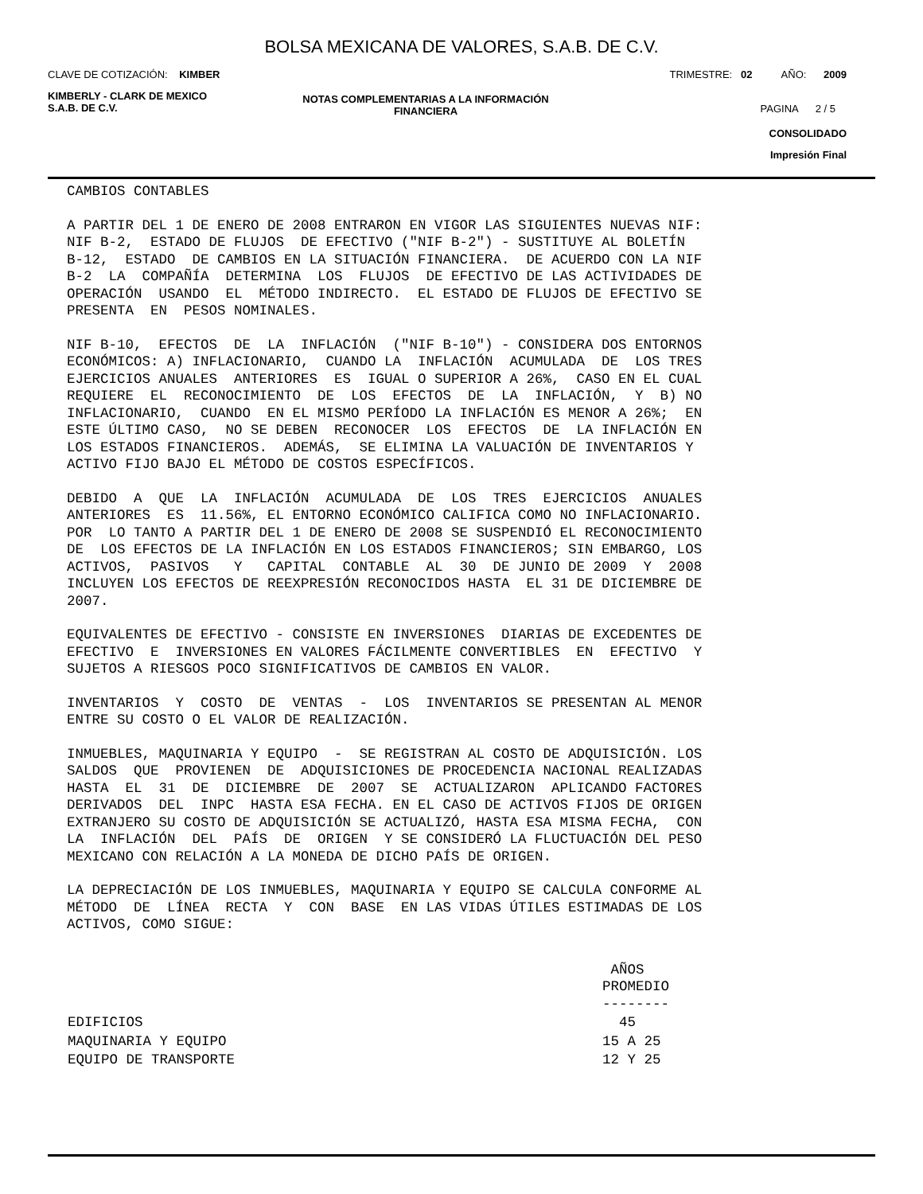BOLSA MEXICANA DE VALORES, S.A.B. DE C.V.
CLAVE DE COTIZACIÓN: KIMBER TRIMESTRE: 02 AÑO: 2009
KIMBERLY - CLARK DE MEXICO
S.A.B. DE C.V.
NOTAS COMPLEMENTARIAS A LA INFORMACIÓN
FINANCIERA
PAGINA 2 / 5
CONSOLIDADO
Impresión Final
CAMBIOS CONTABLES
A PARTIR DEL 1 DE ENERO DE 2008 ENTRARON EN VIGOR LAS SIGUIENTES NUEVAS NIF: NIF B-2, ESTADO DE FLUJOS DE EFECTIVO ("NIF B-2") - SUSTITUYE AL BOLETÍN B-12, ESTADO DE CAMBIOS EN LA SITUACIÓN FINANCIERA. DE ACUERDO CON LA NIF B-2 LA COMPAÑÍA DETERMINA LOS FLUJOS DE EFECTIVO DE LAS ACTIVIDADES DE OPERACIÓN USANDO EL MÉTODO INDIRECTO. EL ESTADO DE FLUJOS DE EFECTIVO SE PRESENTA EN PESOS NOMINALES.
NIF B-10, EFECTOS DE LA INFLACIÓN ("NIF B-10") - CONSIDERA DOS ENTORNOS ECONÓMICOS: A) INFLACIONARIO, CUANDO LA INFLACIÓN ACUMULADA DE LOS TRES EJERCICIOS ANUALES ANTERIORES ES IGUAL O SUPERIOR A 26%, CASO EN EL CUAL REQUIERE EL RECONOCIMIENTO DE LOS EFECTOS DE LA INFLACIÓN, Y B) NO INFLACIONARIO, CUANDO EN EL MISMO PERÍODO LA INFLACIÓN ES MENOR A 26%; EN ESTE ÚLTIMO CASO, NO SE DEBEN RECONOCER LOS EFECTOS DE LA INFLACIÓN EN LOS ESTADOS FINANCIEROS. ADEMÁS, SE ELIMINA LA VALUACIÓN DE INVENTARIOS Y ACTIVO FIJO BAJO EL MÉTODO DE COSTOS ESPECÍFICOS.
DEBIDO A QUE LA INFLACIÓN ACUMULADA DE LOS TRES EJERCICIOS ANUALES ANTERIORES ES 11.56%, EL ENTORNO ECONÓMICO CALIFICA COMO NO INFLACIONARIO. POR LO TANTO A PARTIR DEL 1 DE ENERO DE 2008 SE SUSPENDIÓ EL RECONOCIMIENTO DE LOS EFECTOS DE LA INFLACIÓN EN LOS ESTADOS FINANCIEROS; SIN EMBARGO, LOS ACTIVOS, PASIVOS Y CAPITAL CONTABLE AL 30 DE JUNIO DE 2009 Y 2008 INCLUYEN LOS EFECTOS DE REEXPRESIÓN RECONOCIDOS HASTA EL 31 DE DICIEMBRE DE 2007.
EQUIVALENTES DE EFECTIVO - CONSISTE EN INVERSIONES DIARIAS DE EXCEDENTES DE EFECTIVO E INVERSIONES EN VALORES FÁCILMENTE CONVERTIBLES EN EFECTIVO Y SUJETOS A RIESGOS POCO SIGNIFICATIVOS DE CAMBIOS EN VALOR.
INVENTARIOS Y COSTO DE VENTAS - LOS INVENTARIOS SE PRESENTAN AL MENOR ENTRE SU COSTO O EL VALOR DE REALIZACIÓN.
INMUEBLES, MAQUINARIA Y EQUIPO - SE REGISTRAN AL COSTO DE ADQUISICIÓN. LOS SALDOS QUE PROVIENEN DE ADQUISICIONES DE PROCEDENCIA NACIONAL REALIZADAS HASTA EL 31 DE DICIEMBRE DE 2007 SE ACTUALIZARON APLICANDO FACTORES DERIVADOS DEL INPC HASTA ESA FECHA. EN EL CASO DE ACTIVOS FIJOS DE ORIGEN EXTRANJERO SU COSTO DE ADQUISICIÓN SE ACTUALIZÓ, HASTA ESA MISMA FECHA, CON LA INFLACIÓN DEL PAÍS DE ORIGEN Y SE CONSIDERÓ LA FLUCTUACIÓN DEL PESO MEXICANO CON RELACIÓN A LA MONEDA DE DICHO PAÍS DE ORIGEN.
LA DEPRECIACIÓN DE LOS INMUEBLES, MAQUINARIA Y EQUIPO SE CALCULA CONFORME AL MÉTODO DE LÍNEA RECTA Y CON BASE EN LAS VIDAS ÚTILES ESTIMADAS DE LOS ACTIVOS, COMO SIGUE:
| | AÑOS PROMEDIO -------- |
| --- | --- |
| EDIFICIOS | 45 |
| MAQUINARIA Y EQUIPO | 15 A 25 |
| EQUIPO DE TRANSPORTE | 12 Y 25 |